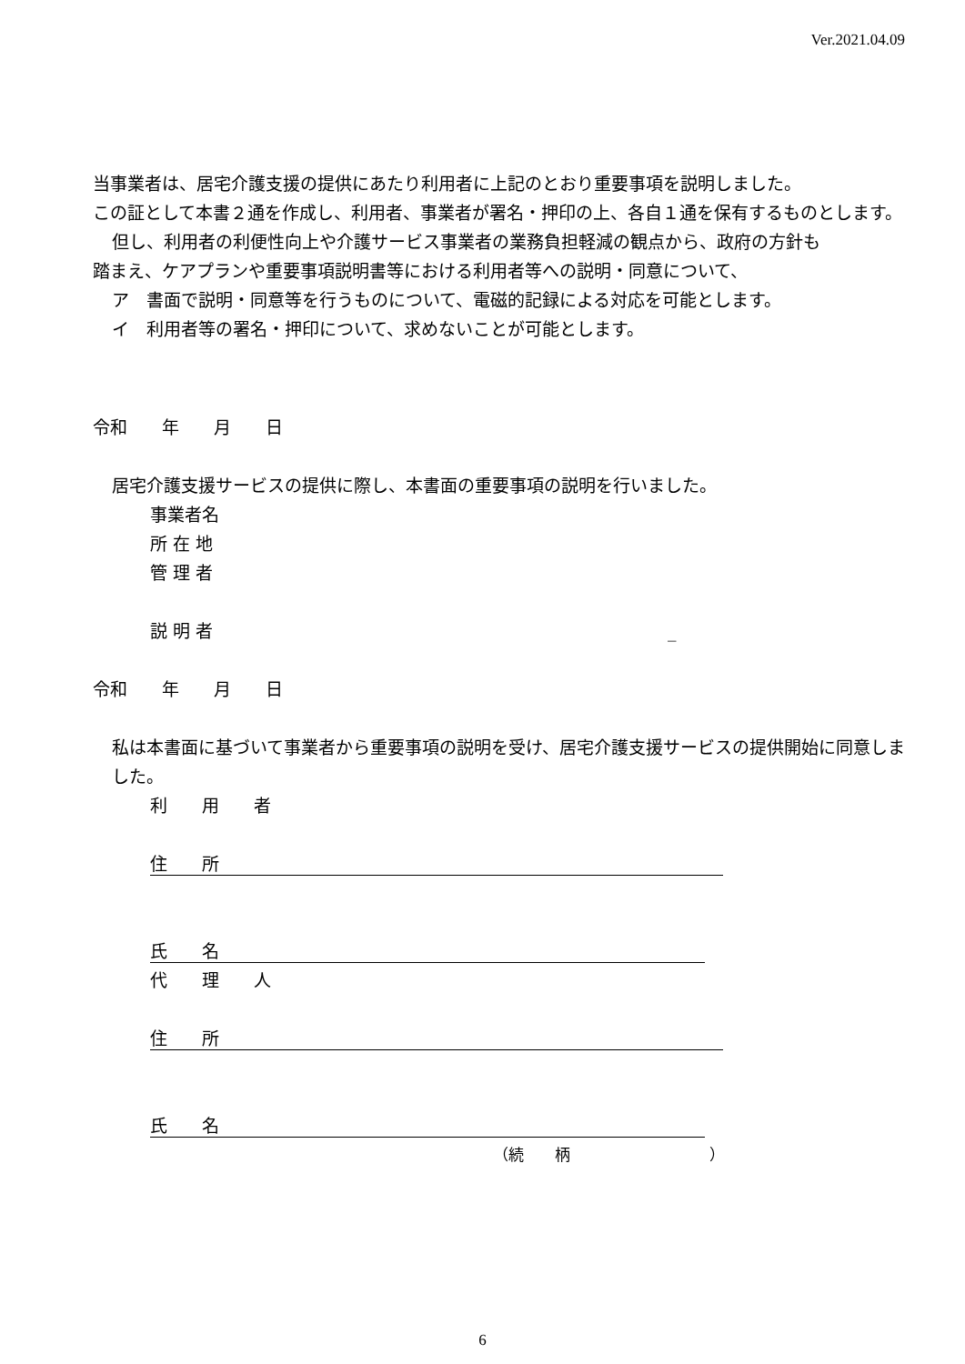Ver.2021.04.09
当事業者は、居宅介護支援の提供にあたり利用者に上記のとおり重要事項を説明しました。
この証として本書２通を作成し、利用者、事業者が署名・押印の上、各自１通を保有するものとします。
但し、利用者の利便性向上や介護サービス事業者の業務負担軽減の観点から、政府の方針も
踏まえ、ケアプランや重要事項説明書等における利用者等への説明・同意について、
ア　書面で説明・同意等を行うものについて、電磁的記録による対応を可能とします。
イ　利用者等の署名・押印について、求めないことが可能とします。
令和　　年　　月　　日
居宅介護支援サービスの提供に際し、本書面の重要事項の説明を行いました。
事業者名
所 在 地
管 理 者
説 明 者 _
令和　　年　　月　　日
私は本書面に基づいて事業者から重要事項の説明を受け、居宅介護支援サービスの提供開始に同意しました。
利　　用　　者
住　　所
氏　　名
代　　理　　人
住　　所
氏　　名
（続　　柄　　　　　　　　　）
6